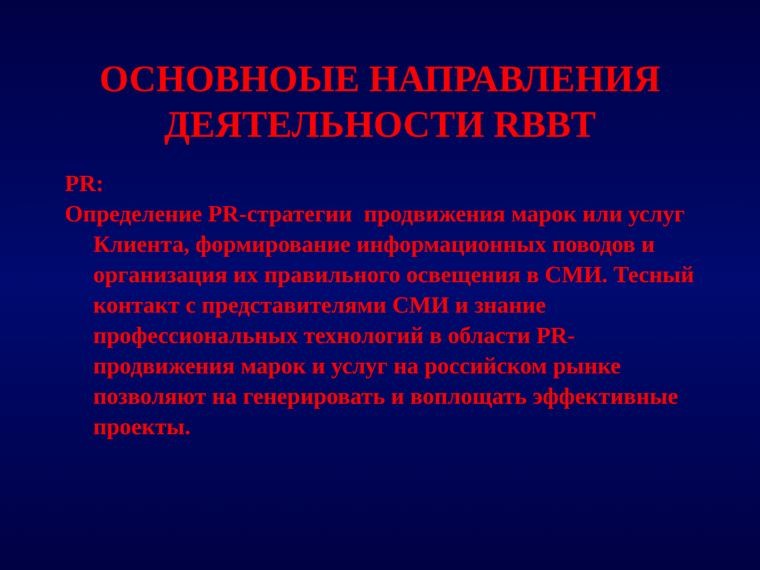ОСНОВНОЫЕ НАПРАВЛЕНИЯ
ДЕЯТЕЛЬНОСТИ RBBT
PR:
Определение PR-стратегии продвижения марок или услуг Клиента, формирование информационных поводов и организация их правильного освещения в СМИ. Тесный контакт с представителями СМИ и знание профессиональных технологий в области PR-продвижения марок и услуг на российском рынке позволяют на генерировать и воплощать эффективные проекты.